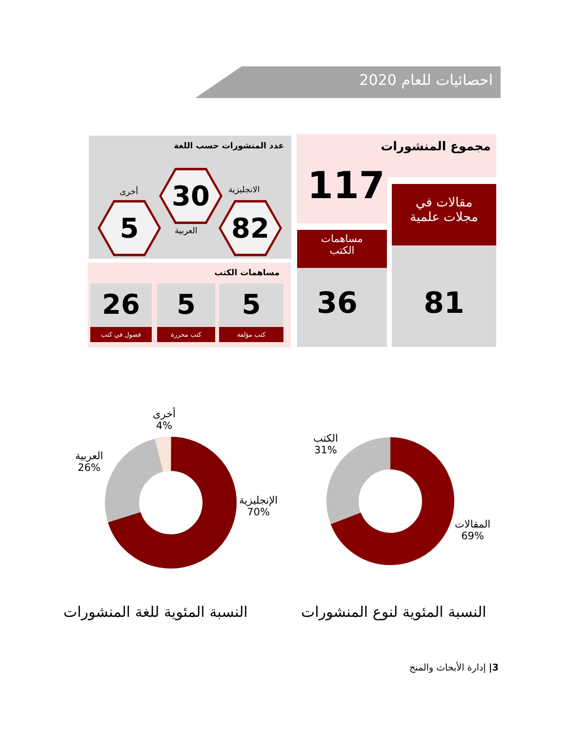احصائيات للعام 2020
مجموع المنشورات
117
مقالات في
مجلات علمية
81
مساهمات
الكتب
36
عدد المنشورات حسب اللغة
30
82
5
الانجليزية
أخرى
العربية
مساهمات الكتب
26
فصول في كتب
5
كتب محررة
5
كتب مؤلفة
الإنجليزية
70%
العربية
26%
أخرى
4%
المقالات
69%
الكتب
31%
النسبة المئوية للغة المنشورات النسبة المئوية لنوع المنشورات
3| إدارة الأبحاث والمنح